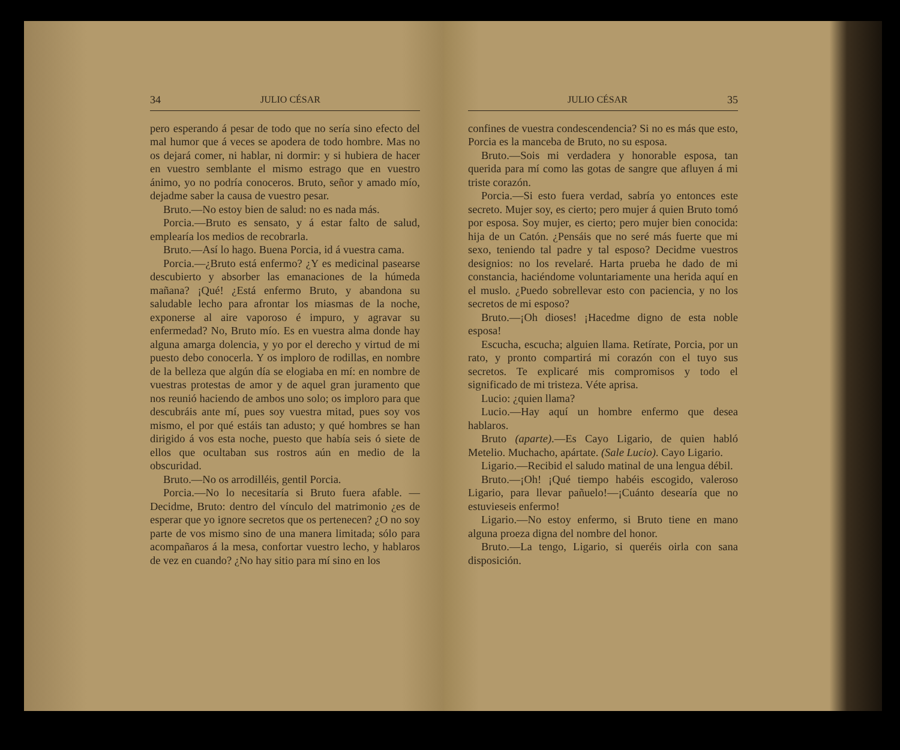34 JULIO CÉSAR
pero esperando á pesar de todo que no sería sino efecto del mal humor que á veces se apodera de todo hombre. Mas no os dejará comer, ni hablar, ni dormir: y si hubiera de hacer en vuestro semblante el mismo estrago que en vuestro ánimo, yo no podría conoceros. Bruto, señor y amado mío, dejadme saber la causa de vuestro pesar.
Bruto.—No estoy bien de salud: no es nada más.
Porcia.—Bruto es sensato, y á estar falto de salud, emplearía los medios de recobrarla.
Bruto.—Así lo hago. Buena Porcia, id á vuestra cama.
Porcia.—¿Bruto está enfermo? ¿Y es medicinal pasearse descubierto y absorber las emanaciones de la húmeda mañana? ¡Qué! ¿Está enfermo Bruto, y abandona su saludable lecho para afrontar los miasmas de la noche, exponerse al aire vaporoso é impuro, y agravar su enfermedad? No, Bruto mío. Es en vuestra alma donde hay alguna amarga dolencia, y yo por el derecho y virtud de mi puesto debo conocerla. Y os imploro de rodillas, en nombre de la belleza que algún día se elogiaba en mí: en nombre de vuestras protestas de amor y de aquel gran juramento que nos reunió haciendo de ambos uno solo; os imploro para que descubráis ante mí, pues soy vuestra mitad, pues soy vos mismo, el por qué estáis tan adusto; y qué hombres se han dirigido á vos esta noche, puesto que había seis ó siete de ellos que ocultaban sus rostros aún en medio de la obscuridad.
Bruto.—No os arrodilléis, gentil Porcia.
Porcia.—No lo necesitaría si Bruto fuera afable. —Decidme, Bruto: dentro del vínculo del matrimonio ¿es de esperar que yo ignore secretos que os pertenecen? ¿O no soy parte de vos mismo sino de una manera limitada; sólo para acompañaros á la mesa, confortar vuestro lecho, y hablaros de vez en cuando? ¿No hay sitio para mí sino en los
JULIO CÉSAR 35
confines de vuestra condescendencia? Si no es más que esto, Porcia es la manceba de Bruto, no su esposa.
Bruto.—Sois mi verdadera y honorable esposa, tan querida para mí como las gotas de sangre que afluyen á mi triste corazón.
Porcia.—Si esto fuera verdad, sabría yo entonces este secreto. Mujer soy, es cierto; pero mujer á quien Bruto tomó por esposa. Soy mujer, es cierto; pero mujer bien conocida: hija de un Catón. ¿Pensáis que no seré más fuerte que mi sexo, teniendo tal padre y tal esposo? Decidme vuestros designios: no los revelaré. Harta prueba he dado de mi constancia, haciéndome voluntariamente una herida aquí en el muslo. ¿Puedo sobrellevar esto con paciencia, y no los secretos de mi esposo?
Bruto.—¡Oh dioses! ¡Hacedme digno de esta noble esposa!
Escucha, escucha; alguien llama. Retírate, Porcia, por un rato, y pronto compartirá mi corazón con el tuyo sus secretos. Te explicaré mis compromisos y todo el significado de mi tristeza. Véte aprisa.
Lucio: ¿quien llama?
Lucio.—Hay aquí un hombre enfermo que desea hablaros.
Bruto (aparte).—Es Cayo Ligario, de quien habló Metelio. Muchacho, apártate. (Sale Lucio). Cayo Ligario.
Ligario.—Recibid el saludo matinal de una lengua débil.
Bruto.—¡Oh! ¡Qué tiempo habéis escogido, valeroso Ligario, para llevar pañuelo!—¡Cuánto desearía que no estuvieseis enfermo!
Ligario.—No estoy enfermo, si Bruto tiene en mano alguna proeza digna del nombre del honor.
Bruto.—La tengo, Ligario, si queréis oirla con sana disposición.